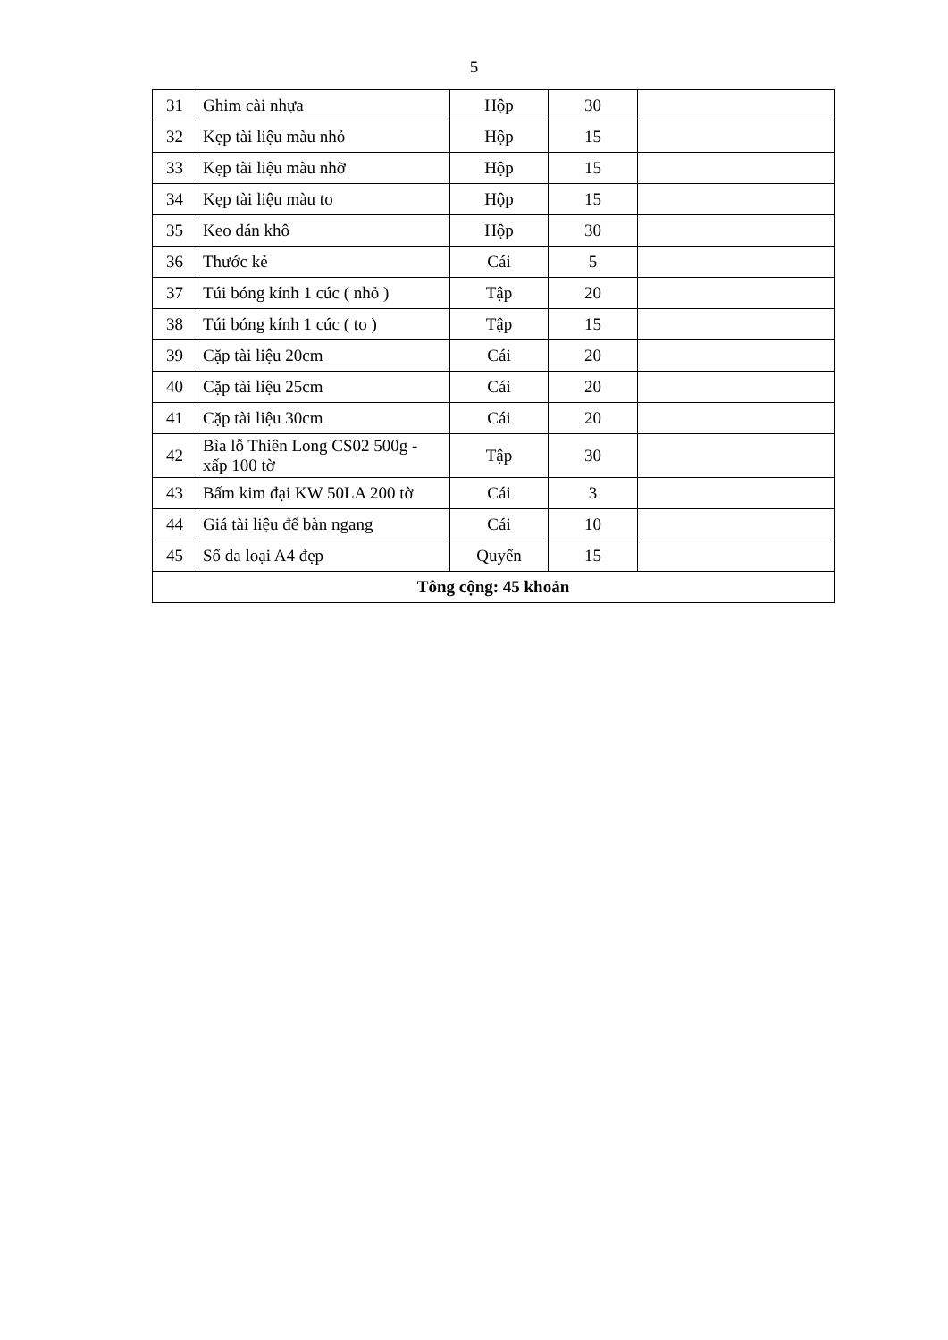5
| 31 | Ghim cài nhựa | Hộp | 30 | |
| 32 | Kẹp tài liệu màu nhỏ | Hộp | 15 | |
| 33 | Kẹp tài liệu màu nhỡ | Hộp | 15 | |
| 34 | Kẹp tài liệu màu to | Hộp | 15 | |
| 35 | Keo dán khô | Hộp | 30 | |
| 36 | Thước kẻ | Cái | 5 | |
| 37 | Túi bóng kính 1 cúc ( nhỏ ) | Tập | 20 | |
| 38 | Túi bóng kính 1 cúc ( to ) | Tập | 15 | |
| 39 | Cặp tài liệu 20cm | Cái | 20 | |
| 40 | Cặp tài liệu 25cm | Cái | 20 | |
| 41 | Cặp tài liệu 30cm | Cái | 20 | |
| 42 | Bìa lỗ Thiên Long CS02 500g - xấp 100 tờ | Tập | 30 | |
| 43 | Bấm kim đại KW 50LA 200 tờ | Cái | 3 | |
| 44 | Giá tài liệu để bàn ngang | Cái | 10 | |
| 45 | Sổ da loại A4 đẹp | Quyển | 15 | |
| Tông cộng: 45 khoản | | | | |